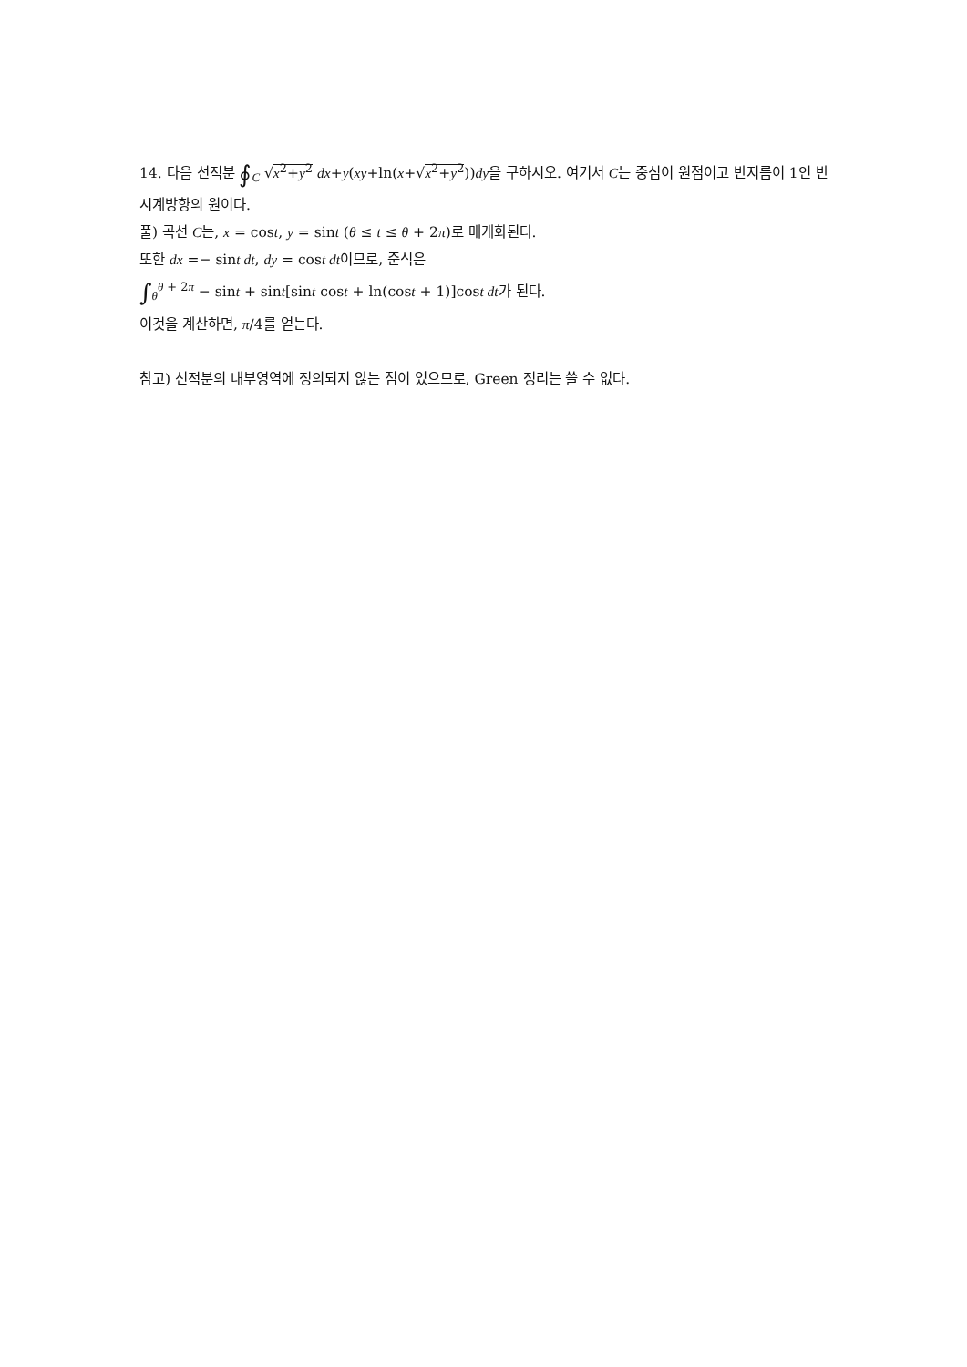14. 다음 선적분 ∮<sub>C</sub> √x<sup>2</sup>+y<sup>2</sup> dx+y(xy+ln(x+√x<sup>2</sup>+y<sup>2</sup>))dy을 구하시오. 여기서 C는 중심이 원점이고 반지름이 1인 반시계방향의 원이다.
풀) 곡선 C는, x = cost, y = sint (θ ≤ t ≤ θ + 2π)로 매개화된다.
또한 dx =− sint dt, dy = cost dt이므로, 준식은
∫<sub>θ</sub><sup>θ + 2π</sup> − sint + sint[sint cost + ln(cost + 1)]cost dt가 된다.
이것을 계산하면, π/4를 얻는다.
참고) 선적분의 내부영역에 정의되지 않는 점이 있으므로, Green 정리는 쓸 수 없다.